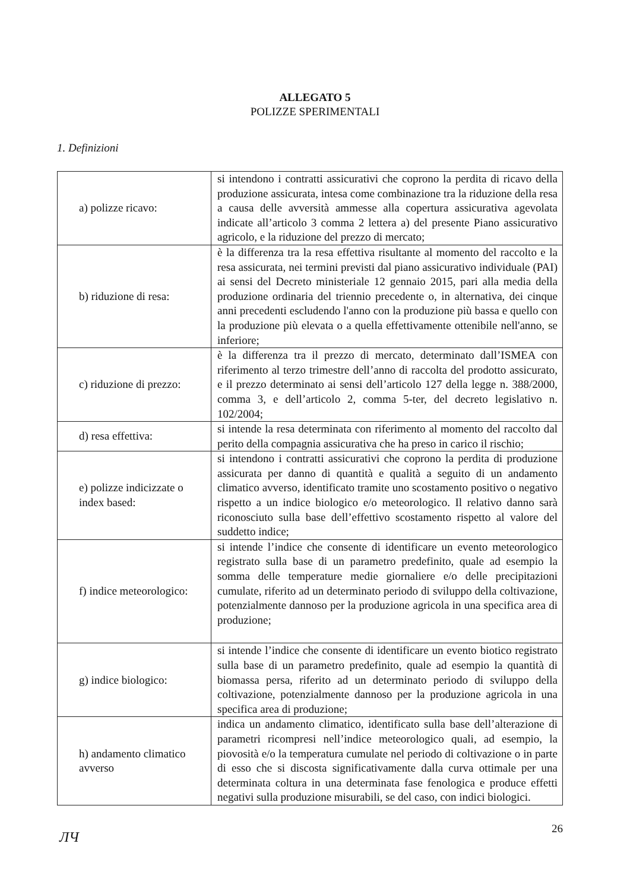ALLEGATO 5
POLIZZE SPERIMENTALI
1. Definizioni
| a) polizze ricavo: | si intendono i contratti assicurativi che coprono la perdita di ricavo della produzione assicurata, intesa come combinazione tra la riduzione della resa a causa delle avversità ammesse alla copertura assicurativa agevolata indicate all’articolo 3 comma 2 lettera a) del presente Piano assicurativo agricolo, e la riduzione del prezzo di mercato; |
| b) riduzione di resa: | è la differenza tra la resa effettiva risultante al momento del raccolto e la resa assicurata, nei termini previsti dal piano assicurativo individuale (PAI) ai sensi del Decreto ministeriale 12 gennaio 2015, pari alla media della produzione ordinaria del triennio precedente o, in alternativa, dei cinque anni precedenti escludendo l'anno con la produzione più bassa e quello con la produzione più elevata o a quella effettivamente ottenibile nell'anno, se inferiore; |
| c) riduzione di prezzo: | è la differenza tra il prezzo di mercato, determinato dall’ISMEA con riferimento al terzo trimestre dell’anno di raccolta del prodotto assicurato, e il prezzo determinato ai sensi dell’articolo 127 della legge n. 388/2000, comma 3, e dell’articolo 2, comma 5-ter, del decreto legislativo n. 102/2004; |
| d) resa effettiva: | si intende la resa determinata con riferimento al momento del raccolto dal perito della compagnia assicurativa che ha preso in carico il rischio; |
| e) polizze indicizzate o index based: | si intendono i contratti assicurativi che coprono la perdita di produzione assicurata per danno di quantità e qualità a seguito di un andamento climatico avverso, identificato tramite uno scostamento positivo o negativo rispetto a un indice biologico e/o meteorologico. Il relativo danno sarà riconosciuto sulla base dell’effettivo scostamento rispetto al valore del suddetto indice; |
| f) indice meteorologico: | si intende l’indice che consente di identificare un evento meteorologico registrato sulla base di un parametro predefinito, quale ad esempio la somma delle temperature medie giornaliere e/o delle precipitazioni cumulate, riferito ad un determinato periodo di sviluppo della coltivazione, potenzialmente dannoso per la produzione agricola in una specifica area di produzione; |
| g) indice biologico: | si intende l’indice che consente di identificare un evento biotico registrato sulla base di un parametro predefinito, quale ad esempio la quantità di biomassa persa, riferito ad un determinato periodo di sviluppo della coltivazione, potenzialmente dannoso per la produzione agricola in una specifica area di produzione; |
| h) andamento climatico avverso | indica un andamento climatico, identificato sulla base dell’alterazione di parametri ricompresi nell’indice meteorologico quali, ad esempio, la piovosità e/o la temperatura cumulate nel periodo di coltivazione o in parte di esso che si discosta significativamente dalla curva ottimale per una determinata coltura in una determinata fase fenologica e produce effetti negativi sulla produzione misurabili, se del caso, con indici biologici. |
26
ЛЧ